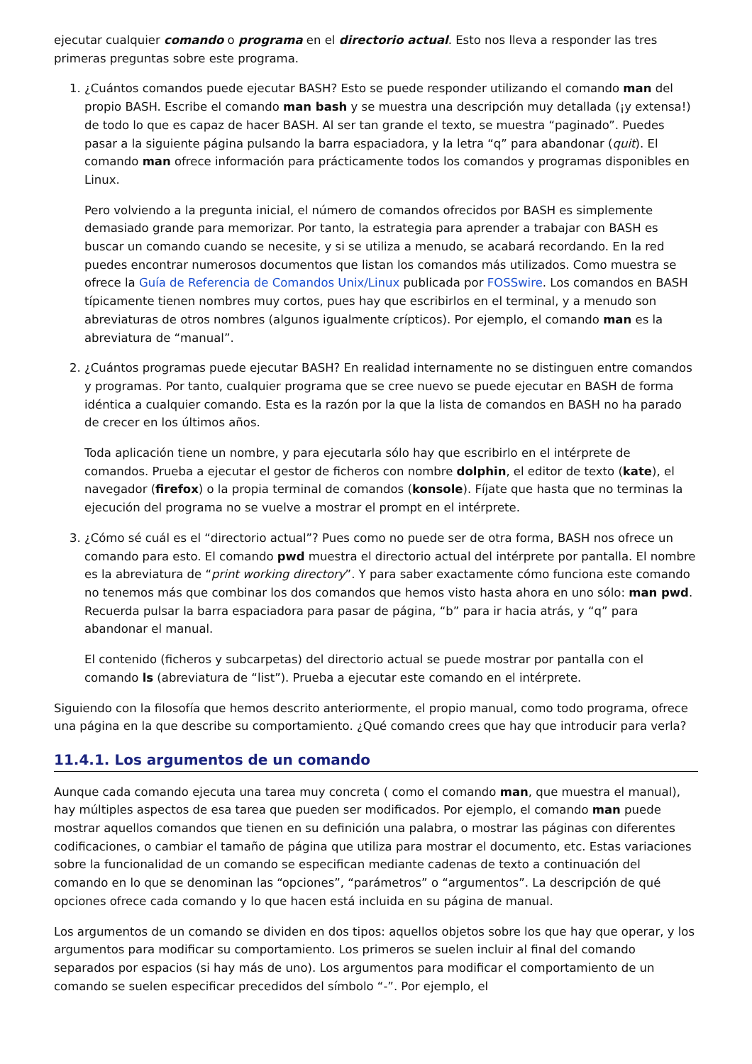ejecutar cualquier comando o programa en el directorio actual. Esto nos lleva a responder las tres primeras preguntas sobre este programa.
1. ¿Cuántos comandos puede ejecutar BASH? Esto se puede responder utilizando el comando man del propio BASH. Escribe el comando man bash y se muestra una descripción muy detallada (¡y extensa!) de todo lo que es capaz de hacer BASH. Al ser tan grande el texto, se muestra “paginado”. Puedes pasar a la siguiente página pulsando la barra espaciadora, y la letra “q” para abandonar (quit). El comando man ofrece información para prácticamente todos los comandos y programas disponibles en Linux.
Pero volviendo a la pregunta inicial, el número de comandos ofrecidos por BASH es simplemente demasiado grande para memorizar. Por tanto, la estrategia para aprender a trabajar con BASH es buscar un comando cuando se necesite, y si se utiliza a menudo, se acabará recordando. En la red puedes encontrar numerosos documentos que listan los comandos más utilizados. Como muestra se ofrece la Guía de Referencia de Comandos Unix/Linux publicada por FOSSwire. Los comandos en BASH típicamente tienen nombres muy cortos, pues hay que escribirlos en el terminal, y a menudo son abreviaturas de otros nombres (algunos igualmente crípticos). Por ejemplo, el comando man es la abreviatura de “manual”.
2. ¿Cuántos programas puede ejecutar BASH? En realidad internamente no se distinguen entre comandos y programas. Por tanto, cualquier programa que se cree nuevo se puede ejecutar en BASH de forma idéntica a cualquier comando. Esta es la razón por la que la lista de comandos en BASH no ha parado de crecer en los últimos años.
Toda aplicación tiene un nombre, y para ejecutarla sólo hay que escribirlo en el intérprete de comandos. Prueba a ejecutar el gestor de ficheros con nombre dolphin, el editor de texto (kate), el navegador (firefox) o la propia terminal de comandos (konsole). Fíjate que hasta que no terminas la ejecución del programa no se vuelve a mostrar el prompt en el intérprete.
3. ¿Cómo sé cuál es el “directorio actual”? Pues como no puede ser de otra forma, BASH nos ofrece un comando para esto. El comando pwd muestra el directorio actual del intérprete por pantalla. El nombre es la abreviatura de “print working directory”. Y para saber exactamente cómo funciona este comando no tenemos más que combinar los dos comandos que hemos visto hasta ahora en uno sólo: man pwd. Recuerda pulsar la barra espaciadora para pasar de página, “b” para ir hacia atrás, y “q” para abandonar el manual.
El contenido (ficheros y subcarpetas) del directorio actual se puede mostrar por pantalla con el comando ls (abreviatura de “list”). Prueba a ejecutar este comando en el intérprete.
Siguiendo con la filosofía que hemos descrito anteriormente, el propio manual, como todo programa, ofrece una página en la que describe su comportamiento. ¿Qué comando crees que hay que introducir para verla?
11.4.1. Los argumentos de un comando
Aunque cada comando ejecuta una tarea muy concreta ( como el comando man, que muestra el manual), hay múltiples aspectos de esa tarea que pueden ser modificados. Por ejemplo, el comando man puede mostrar aquellos comandos que tienen en su definición una palabra, o mostrar las páginas con diferentes codificaciones, o cambiar el tamaño de página que utiliza para mostrar el documento, etc. Estas variaciones sobre la funcionalidad de un comando se especifican mediante cadenas de texto a continuación del comando en lo que se denominan las “opciones”, “parámetros” o “argumentos”. La descripción de qué opciones ofrece cada comando y lo que hacen está incluida en su página de manual.
Los argumentos de un comando se dividen en dos tipos: aquellos objetos sobre los que hay que operar, y los argumentos para modificar su comportamiento. Los primeros se suelen incluir al final del comando separados por espacios (si hay más de uno). Los argumentos para modificar el comportamiento de un comando se suelen especificar precedidos del símbolo “-”. Por ejemplo, el